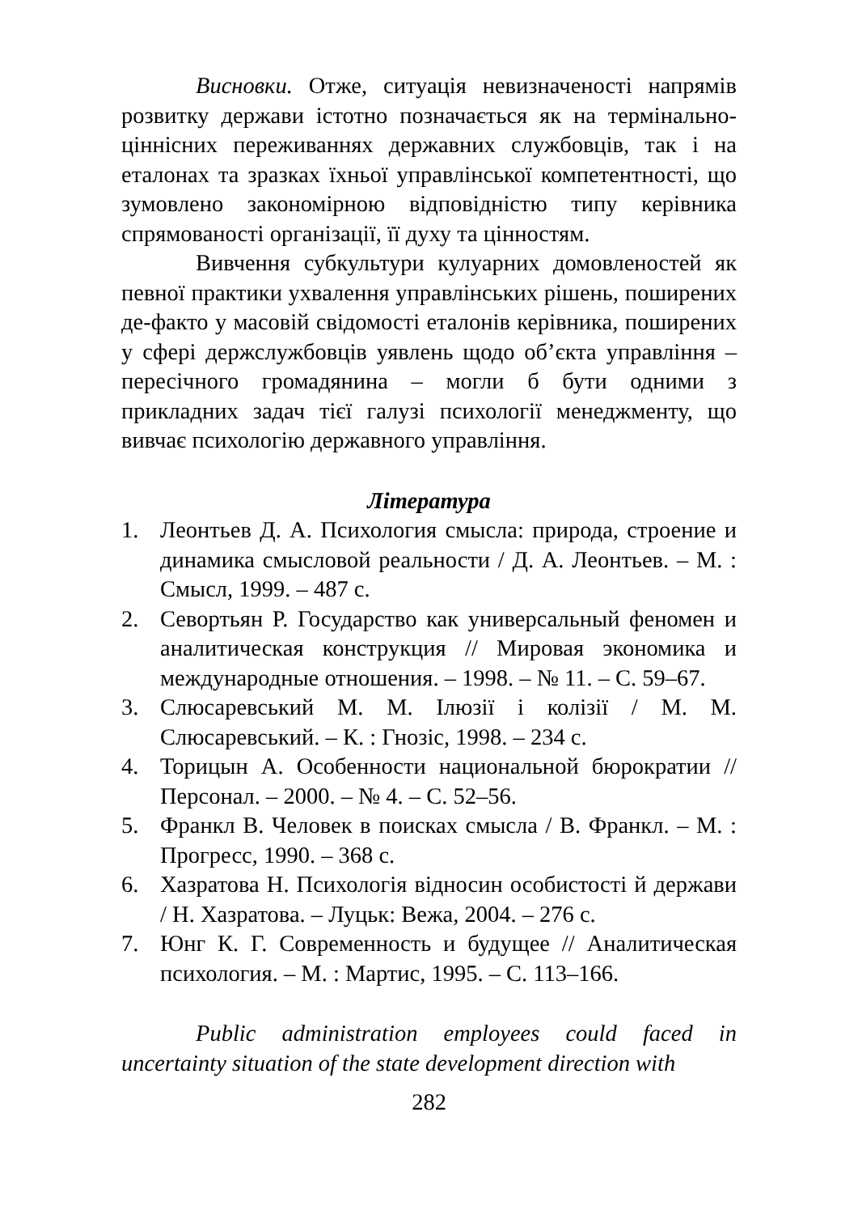Висновки. Отже, ситуація невизначеності напрямів розвитку держави істотно позначається як на термінально-ціннісних переживаннях державних службовців, так і на еталонах та зразках їхньої управлінської компетентності, що зумовлено закономірною відповідністю типу керівника спрямованості організації, її духу та цінностям.
Вивчення субкультури кулуарних домовленостей як певної практики ухвалення управлінських рішень, поширених де-факто у масовій свідомості еталонів керівника, поширених у сфері держслужбовців уявлень щодо об’єкта управління – пересічного громадянина – могли б бути одними з прикладних задач тієї галузі психології менеджменту, що вивчає психологію державного управління.
Література
1. Леонтьев Д. А. Психология смысла: природа, строение и динамика смысловой реальности / Д. А. Леонтьев. – М. : Смысл, 1999. – 487 с.
2. Севортьян Р. Государство как универсальный феномен и аналитическая конструкция // Мировая экономика и международные отношения. – 1998. – № 11. – С. 59–67.
3. Слюсаревський М. М. Ілюзії і колізії / М. М. Слюсаревський. – К. : Гнозіс, 1998. – 234 с.
4. Торицын А. Особенности национальной бюрократии // Персонал. – 2000. – № 4. – С. 52–56.
5. Франкл В. Человек в поисках смысла / В. Франкл. – М. : Прогресс, 1990. – 368 с.
6. Хазратова Н. Психологія відносин особистості й держави / Н. Хазратова. – Луцьк: Вежа, 2004. – 276 с.
7. Юнг К. Г. Современность и будущее // Аналитическая психология. – М. : Мартис, 1995. – С. 113–166.
Public administration employees could faced in uncertainty situation of the state development direction with
282